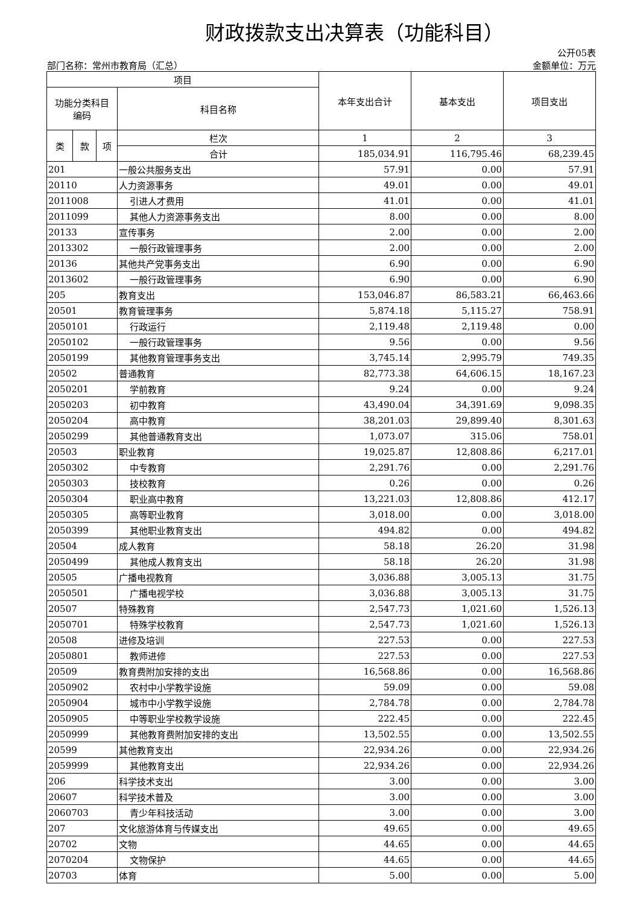财政拨款支出决算表（功能科目）
部门名称：常州市教育局（汇总） 公开05表
金额单位：万元
| 项目 | | | | 本年支出合计 | 基本支出 | 项目支出 |
| --- | --- | --- | --- | --- | --- | --- |
| 功能分类科目 编码 | | | 科目名称 | | | |
| 类 | 款 | 项 | 栏次 | 1 | 2 | 3 |
| | | | 合计 | 185,034.91 | 116,795.46 | 68,239.45 |
| 201 | | | 一般公共服务支出 | 57.91 | 0.00 | 57.91 |
| 20110 | | | 人力资源事务 | 49.01 | 0.00 | 49.01 |
| 2011008 | | | 引进人才费用 | 41.01 | 0.00 | 41.01 |
| 2011099 | | | 其他人力资源事务支出 | 8.00 | 0.00 | 8.00 |
| 20133 | | | 宣传事务 | 2.00 | 0.00 | 2.00 |
| 2013302 | | | 一般行政管理事务 | 2.00 | 0.00 | 2.00 |
| 20136 | | | 其他共产党事务支出 | 6.90 | 0.00 | 6.90 |
| 2013602 | | | 一般行政管理事务 | 6.90 | 0.00 | 6.90 |
| 205 | | | 教育支出 | 153,046.87 | 86,583.21 | 66,463.66 |
| 20501 | | | 教育管理事务 | 5,874.18 | 5,115.27 | 758.91 |
| 2050101 | | | 行政运行 | 2,119.48 | 2,119.48 | 0.00 |
| 2050102 | | | 一般行政管理事务 | 9.56 | 0.00 | 9.56 |
| 2050199 | | | 其他教育管理事务支出 | 3,745.14 | 2,995.79 | 749.35 |
| 20502 | | | 普通教育 | 82,773.38 | 64,606.15 | 18,167.23 |
| 2050201 | | | 学前教育 | 9.24 | 0.00 | 9.24 |
| 2050203 | | | 初中教育 | 43,490.04 | 34,391.69 | 9,098.35 |
| 2050204 | | | 高中教育 | 38,201.03 | 29,899.40 | 8,301.63 |
| 2050299 | | | 其他普通教育支出 | 1,073.07 | 315.06 | 758.01 |
| 20503 | | | 职业教育 | 19,025.87 | 12,808.86 | 6,217.01 |
| 2050302 | | | 中专教育 | 2,291.76 | 0.00 | 2,291.76 |
| 2050303 | | | 技校教育 | 0.26 | 0.00 | 0.26 |
| 2050304 | | | 职业高中教育 | 13,221.03 | 12,808.86 | 412.17 |
| 2050305 | | | 高等职业教育 | 3,018.00 | 0.00 | 3,018.00 |
| 2050399 | | | 其他职业教育支出 | 494.82 | 0.00 | 494.82 |
| 20504 | | | 成人教育 | 58.18 | 26.20 | 31.98 |
| 2050499 | | | 其他成人教育支出 | 58.18 | 26.20 | 31.98 |
| 20505 | | | 广播电视教育 | 3,036.88 | 3,005.13 | 31.75 |
| 2050501 | | | 广播电视学校 | 3,036.88 | 3,005.13 | 31.75 |
| 20507 | | | 特殊教育 | 2,547.73 | 1,021.60 | 1,526.13 |
| 2050701 | | | 特殊学校教育 | 2,547.73 | 1,021.60 | 1,526.13 |
| 20508 | | | 进修及培训 | 227.53 | 0.00 | 227.53 |
| 2050801 | | | 教师进修 | 227.53 | 0.00 | 227.53 |
| 20509 | | | 教育费附加安排的支出 | 16,568.86 | 0.00 | 16,568.86 |
| 2050902 | | | 农村中小学教学设施 | 59.09 | 0.00 | 59.08 |
| 2050904 | | | 城市中小学教学设施 | 2,784.78 | 0.00 | 2,784.78 |
| 2050905 | | | 中等职业学校教学设施 | 222.45 | 0.00 | 222.45 |
| 2050999 | | | 其他教育费附加安排的支出 | 13,502.55 | 0.00 | 13,502.55 |
| 20599 | | | 其他教育支出 | 22,934.26 | 0.00 | 22,934.26 |
| 2059999 | | | 其他教育支出 | 22,934.26 | 0.00 | 22,934.26 |
| 206 | | | 科学技术支出 | 3.00 | 0.00 | 3.00 |
| 20607 | | | 科学技术普及 | 3.00 | 0.00 | 3.00 |
| 2060703 | | | 青少年科技活动 | 3.00 | 0.00 | 3.00 |
| 207 | | | 文化旅游体育与传媒支出 | 49.65 | 0.00 | 49.65 |
| 20702 | | | 文物 | 44.65 | 0.00 | 44.65 |
| 2070204 | | | 文物保护 | 44.65 | 0.00 | 44.65 |
| 20703 | | | 体育 | 5.00 | 0.00 | 5.00 |